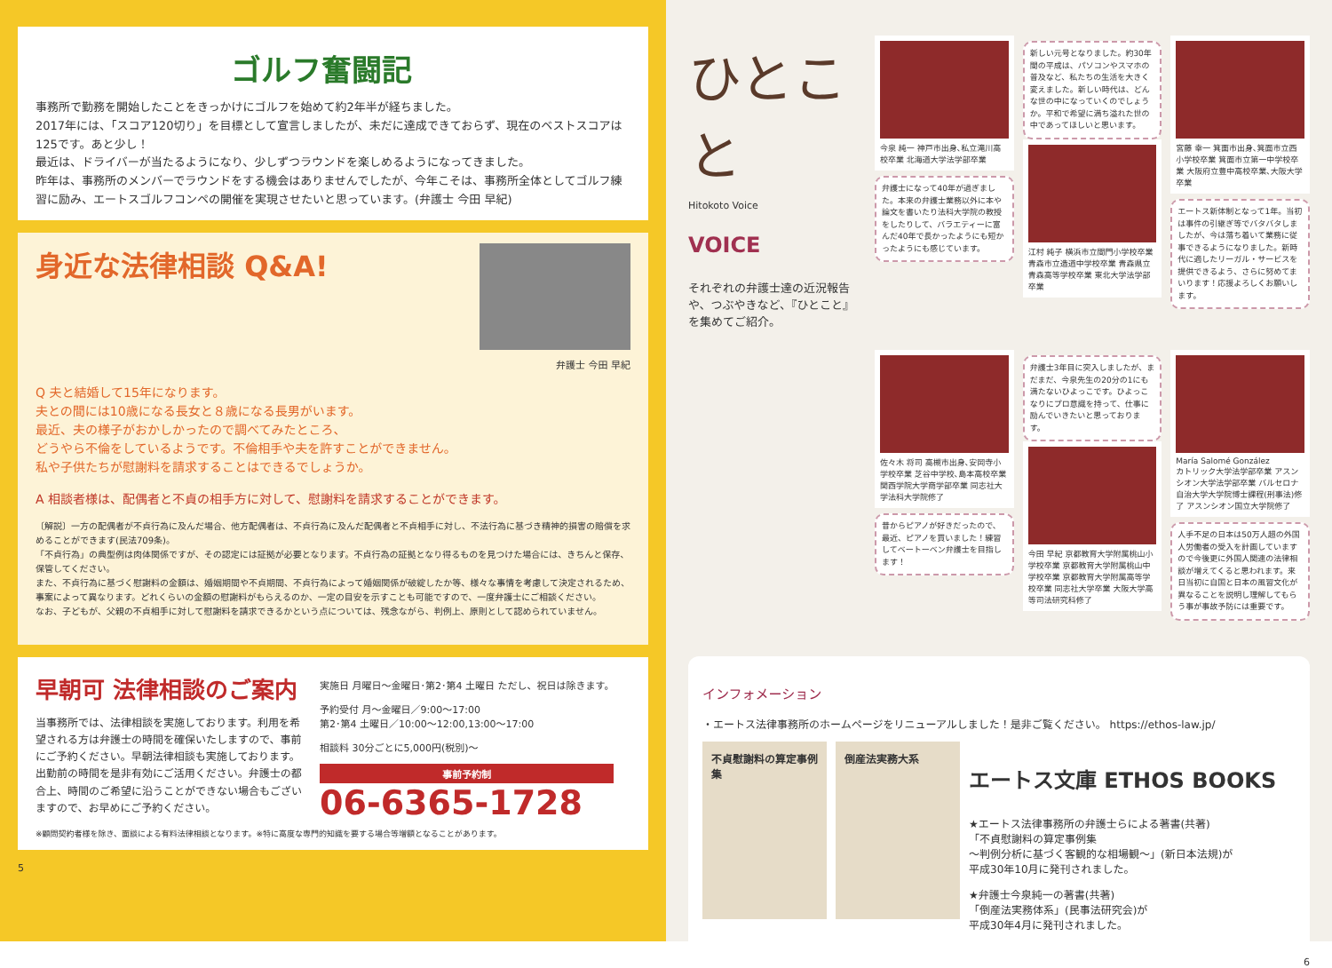ゴルフ奮闘記
事務所で勤務を開始したことをきっかけにゴルフを始めて約2年半が経ちました。
2017年には、「スコア120切り」を目標として宣言しましたが、未だに達成できておらず、現在のベストスコアは125です。あと少し！
最近は、ドライバーが当たるようになり、少しずつラウンドを楽しめるようになってきました。
昨年は、事務所のメンバーでラウンドをする機会はありませんでしたが、今年こそは、事務所全体としてゴルフ練習に励み、エートスゴルフコンペの開催を実現させたいと思っています。(弁護士 今田 早紀)
身近な法律相談 Q&A!
弁護士 今田 早紀
Q 夫と結婚して15年になります。
夫との間には10歳になる長女と８歳になる長男がいます。
最近、夫の様子がおかしかったので調べてみたところ、
どうやら不倫をしているようです。不倫相手や夫を許すことができません。
私や子供たちが慰謝料を請求することはできるでしょうか。
A 相談者様は、配偶者と不貞の相手方に対して、慰謝料を請求することができます。
〔解説〕一方の配偶者が不貞行為に及んだ場合、他方配偶者は、不貞行為に及んだ配偶者と不貞相手に対し、不法行為に基づき精神的損害の賠償を求めることができます(民法709条)。
「不貞行為」の典型例は肉体関係ですが、その認定には証拠が必要となります。不貞行為の証拠となり得るものを見つけた場合には、きちんと保存、保管してください。
また、不貞行為に基づく慰謝料の金額は、婚姻期間や不貞期間、不貞行為によって婚姻関係が破綻したか等、様々な事情を考慮して決定されるため、事案によって異なります。どれくらいの金額の慰謝料がもらえるのか、一定の目安を示すことも可能ですので、一度弁護士にご相談ください。
なお、子どもが、父親の不貞相手に対して慰謝料を請求できるかという点については、残念ながら、判例上、原則として認められていません。
早朝可 法律相談のご案内
当事務所では、法律相談を実施しております。利用を希望される方は弁護士の時間を確保いたしますので、事前にご予約ください。早朝法律相談も実施しております。出勤前の時間を是非有効にご活用ください。弁護士の都合上、時間のご希望に沿うことができない場合もございますので、お早めにご予約ください。
実施日 月曜日～金曜日･第2･第4 土曜日 ただし、祝日は除きます。
予約受付 月～金曜日／9:00～17:00
第2･第4 土曜日／10:00～12:00,13:00～17:00
相談料 30分ごとに5,000円(税別)～
事前予約制
06-6365-1728
※顧問契約者様を除き、面談による有料法律相談となります。※特に高度な専門的知識を要する場合等増額となることがあります。
5
ひとこと
Hitokoto Voice
VOICE
それぞれの弁護士達の近況報告や、つぶやきなど、『ひとこと』を集めてご紹介。
今泉 純一 神戸市出身､私立滝川高校卒業 北海道大学法学部卒業
弁護士になって40年が過ぎました。本来の弁護士業務以外に本や論文を書いたり法科大学院の教授をしたりして、バラエティーに富んだ40年で長かったようにも短かったようにも感じています。
新しい元号となりました。約30年間の平成は、パソコンやスマホの普及など、私たちの生活を大きく変えました。新しい時代は、どんな世の中になっていくのでしょうか。平和で希望に満ち溢れた世の中であってほしいと思います。
江村 純子 横浜市立間門小学校卒業 青森市立造道中学校卒業 青森県立青森高等学校卒業 東北大学法学部卒業
宮藤 幸一 箕面市出身､箕面市立西小学校卒業 箕面市立第一中学校卒業 大阪府立豊中高校卒業､大阪大学卒業
エートス新体制となって1年。当初は事件の引継ぎ等でバタバタしましたが、今は落ち着いて業務に従事できるようになりました。新時代に適したリーガル・サービスを提供できるよう、さらに努めてまいります！応援よろしくお願いします。
佐々木 将司 高槻市出身､安岡寺小学校卒業 芝谷中学校､島本高校卒業 関西学院大学商学部卒業 同志社大学法科大学院修了
昔からピアノが好きだったので、最近、ピアノを買いました！練習してベートーベン弁護士を目指します！
弁護士3年目に突入しましたが、まだまだ、今泉先生の20分の1にも満たないひよっこです。ひよっこなりにプロ意識を持って、仕事に励んでいきたいと思っております。
今田 早紀 京都教育大学附属桃山小学校卒業 京都教育大学附属桃山中学校卒業 京都教育大学附属高等学校卒業 同志社大学卒業 大阪大学高等司法研究科修了
María Salomé González
カトリック大学法学部卒業 アスンシオン大学法学部卒業 バルセロナ自治大学大学院博士課程(刑事法)修了 アスンシオン国立大学院修了
人手不足の日本は50万人超の外国人労働者の受入を計画していますので今後更に外国人関連の法律相談が増えてくると思われます。来日当初に自国と日本の風習文化が異なることを説明し理解してもらう事が事故予防には重要です。
インフォメーション
・エートス法律事務所のホームページをリニューアルしました！是非ご覧ください。 https://ethos-law.jp/
不貞慰謝料の算定事例集 倒産法実務大系
エートス文庫 ETHOS BOOKS
★エートス法律事務所の弁護士らによる著書(共著)
「不貞慰謝料の算定事例集
～判例分析に基づく客観的な相場観～」(新日本法規)が
平成30年10月に発刊されました。
★弁護士今泉純一の著書(共著)
「倒産法実務体系」(民事法研究会)が
平成30年4月に発刊されました。
6